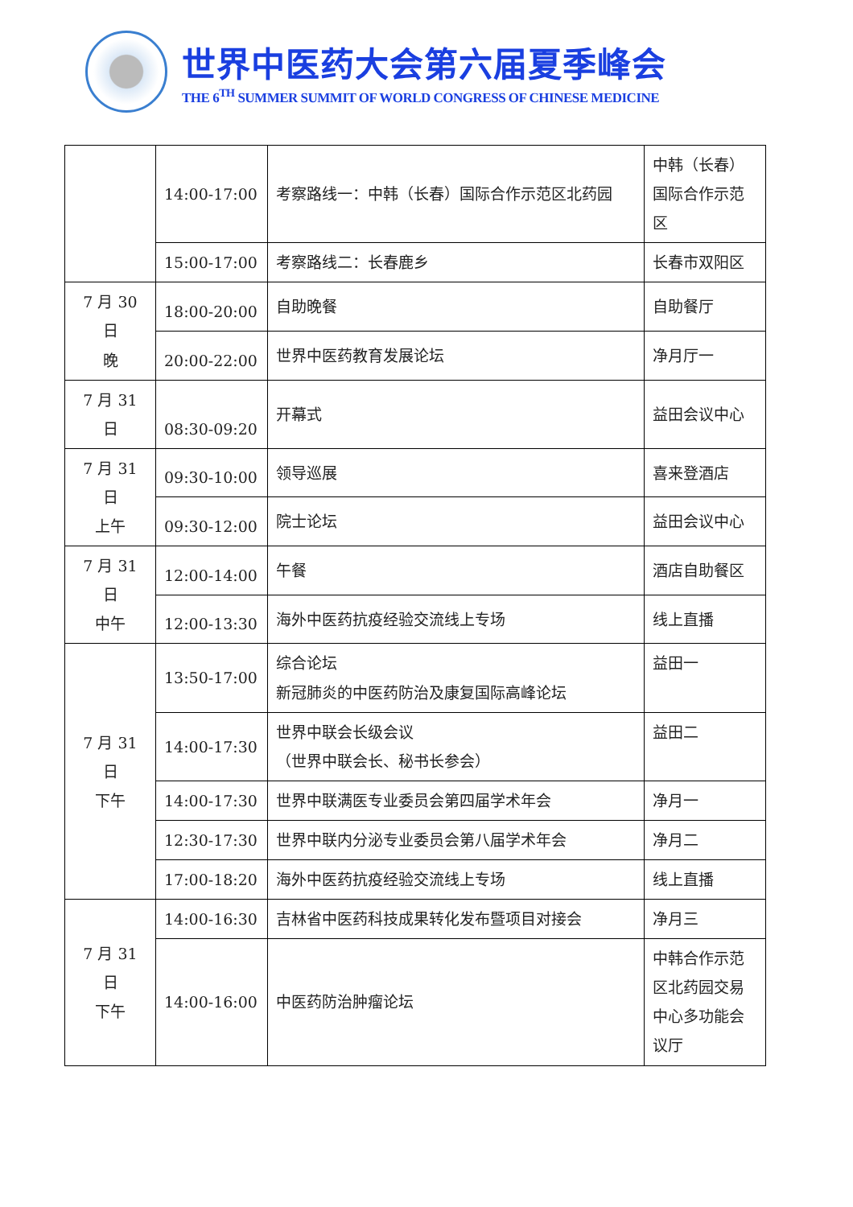世界中医药大会第六届夏季峰会
THE 6<sup>TH</sup> SUMMER SUMMIT OF WORLD CONGRESS OF CHINESE MEDICINE
| | 14:00-17:00 | 考察路线一：中韩（长春）国际合作示范区北药园 | 中韩（长春）国际合作示范区 |
| | 15:00-17:00 | 考察路线二：长春鹿乡 | 长春市双阳区 |
| 7 月 30 日 晚 | 18:00-20:00 | 自助晚餐 | 自助餐厅 |
| | 20:00-22:00 | 世界中医药教育发展论坛 | 净月厅一 |
| 7 月 31 日 | 08:30-09:20 | 开幕式 | 益田会议中心 |
| 7 月 31 日 上午 | 09:30-10:00 | 领导巡展 | 喜来登酒店 |
| | 09:30-12:00 | 院士论坛 | 益田会议中心 |
| 7 月 31 日 中午 | 12:00-14:00 | 午餐 | 酒店自助餐区 |
| | 12:00-13:30 | 海外中医药抗疫经验交流线上专场 | 线上直播 |
| 7 月 31 日 下午 | 13:50-17:00 | 综合论坛 新冠肺炎的中医药防治及康复国际高峰论坛 | 益田一 |
| | 14:00-17:30 | 世界中联会长级会议 （世界中联会长、秘书长参会） | 益田二 |
| | 14:00-17:30 | 世界中联满医专业委员会第四届学术年会 | 净月一 |
| | 12:30-17:30 | 世界中联内分泌专业委员会第八届学术年会 | 净月二 |
| | 17:00-18:20 | 海外中医药抗疫经验交流线上专场 | 线上直播 |
| 7 月 31 日 下午 | 14:00-16:30 | 吉林省中医药科技成果转化发布暨项目对接会 | 净月三 |
| | 14:00-16:00 | 中医药防治肿瘤论坛 | 中韩合作示范区北药园交易中心多功能会议厅 |